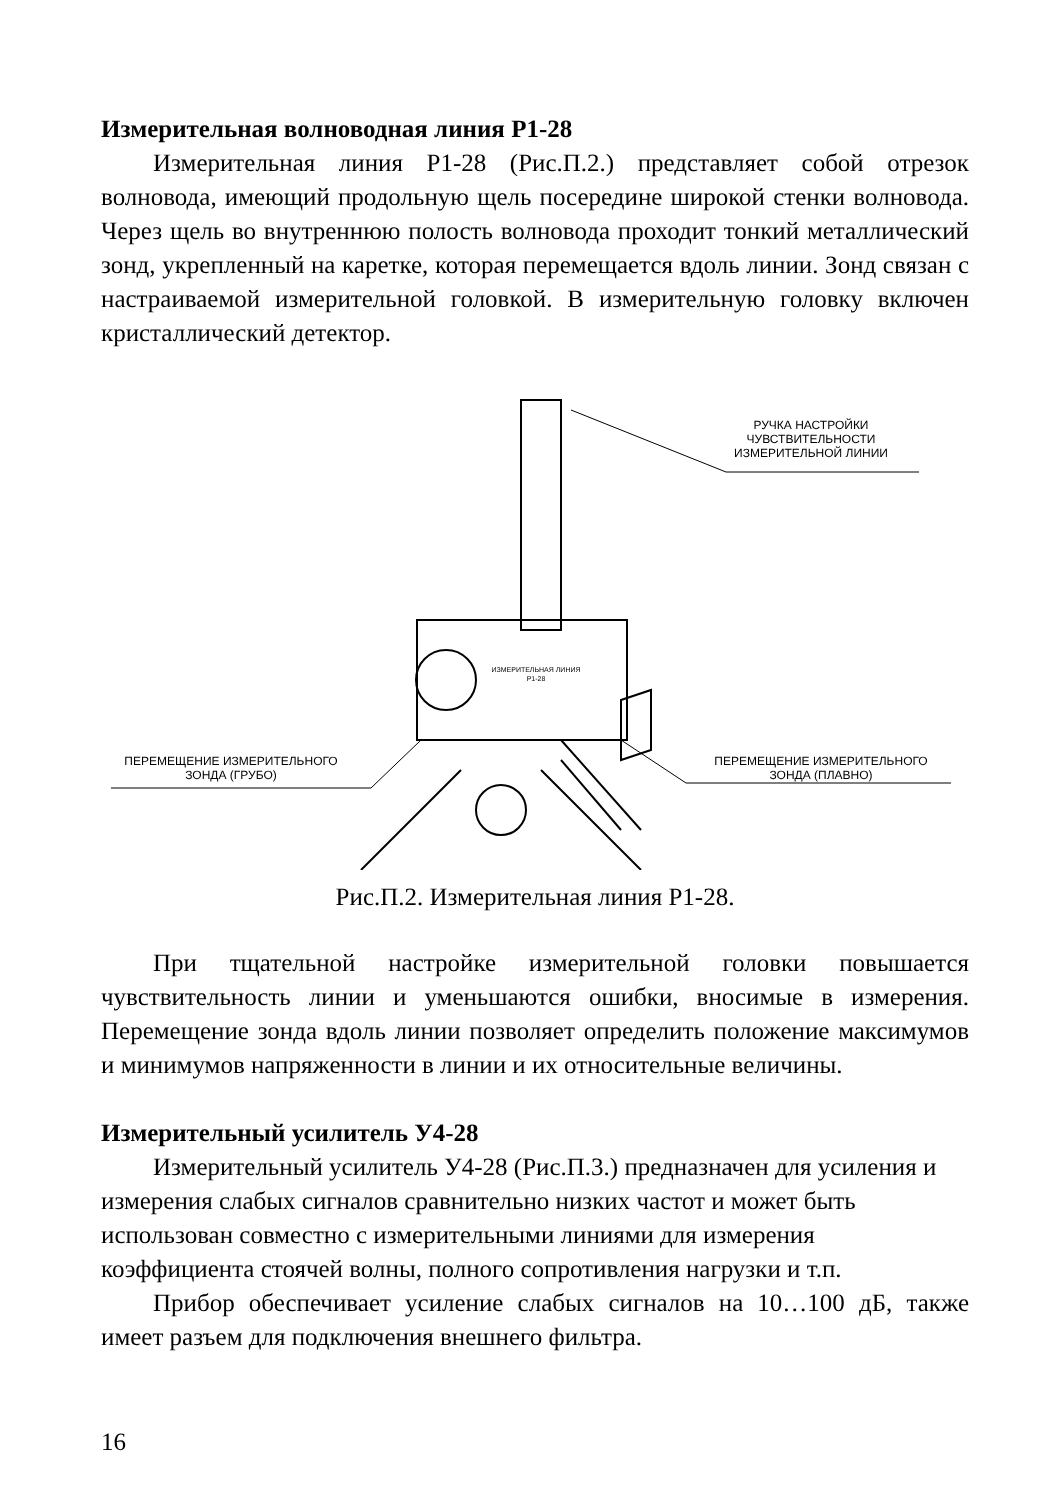Измерительная волноводная линия Р1-28
Измерительная линия Р1-28 (Рис.П.2.) представляет собой отрезок волновода, имеющий продольную щель посередине широкой стенки волновода. Через щель во внутреннюю полость волновода проходит тонкий металлический зонд, укрепленный на каретке, которая перемещается вдоль линии. Зонд связан с настраиваемой измерительной головкой. В измерительную головку включен кристаллический детектор.
РУЧКА НАСТРОЙКИ
ЧУВСТВИТЕЛЬНОСТИ
ИЗМЕРИТЕЛЬНОЙ ЛИНИИ
ИЗМЕРИТЕЛЬНАЯ ЛИНИЯ
Р1-28
ПЕРЕМЕЩЕНИЕ ИЗМЕРИТЕЛЬНОГО
ЗОНДА (ГРУБО)
ПЕРЕМЕЩЕНИЕ ИЗМЕРИТЕЛЬНОГО
ЗОНДА (ПЛАВНО)
Рис.П.2. Измерительная линия Р1-28.
При тщательной настройке измерительной головки повышается чувствительность линии и уменьшаются ошибки, вносимые в измерения. Перемещение зонда вдоль линии позволяет определить положение максимумов и минимумов напряженности в линии и их относительные величины.
Измерительный усилитель У4-28
Измерительный усилитель У4-28 (Рис.П.3.) предназначен для усиления и измерения слабых сигналов сравнительно низких частот и может быть использован совместно с измерительными линиями для измерения коэффициента стоячей волны, полного сопротивления нагрузки и т.п.
Прибор обеспечивает усиление слабых сигналов на 10…100 дБ, также имеет разъем для подключения внешнего фильтра.
16